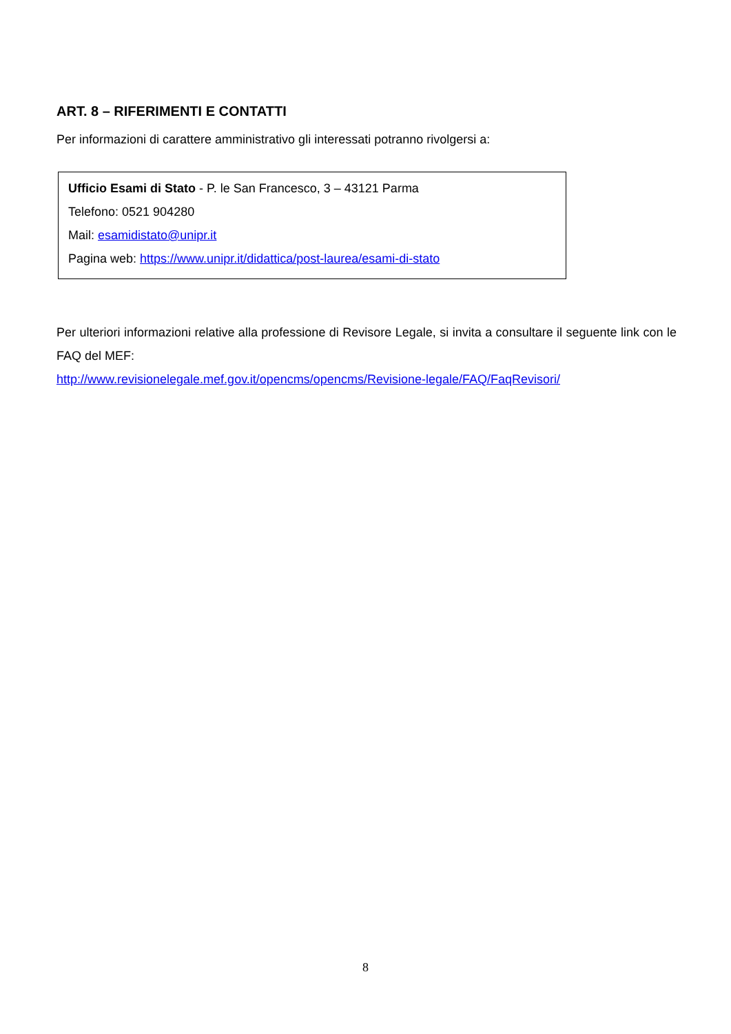ART. 8 – RIFERIMENTI E CONTATTI
Per informazioni di carattere amministrativo gli interessati potranno rivolgersi a:
Ufficio Esami di Stato - P. le San Francesco, 3 – 43121 Parma
Telefono: 0521 904280
Mail: esamidistato@unipr.it
Pagina web: https://www.unipr.it/didattica/post-laurea/esami-di-stato
Per ulteriori informazioni relative alla professione di Revisore Legale, si invita a consultare il seguente link con le FAQ del MEF:
http://www.revisionelegale.mef.gov.it/opencms/opencms/Revisione-legale/FAQ/FaqRevisori/
8